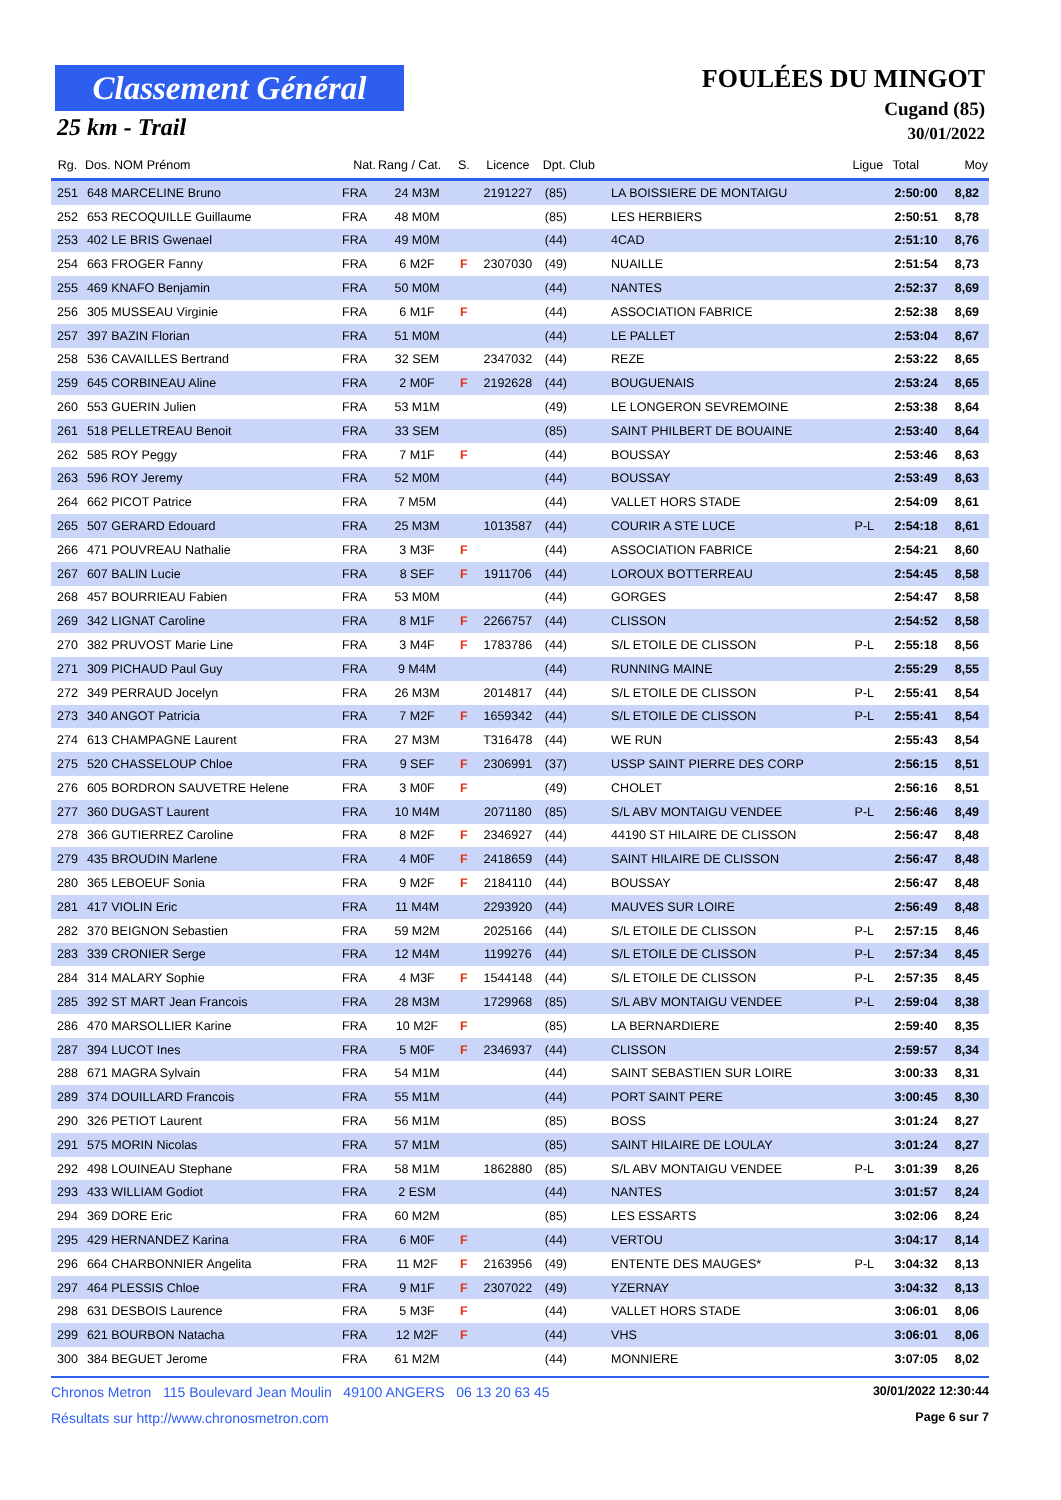Classement Général
25 km - Trail
FOULÉES DU MINGOT
Cugand (85)
30/01/2022
| Rg. | Dos. NOM Prénom | Nat. | Rang / Cat. | S. | Licence | Dpt. Club | | Ligue | Total | Moy |
| --- | --- | --- | --- | --- | --- | --- | --- | --- | --- | --- |
| 251 | 648 MARCELINE Bruno | FRA | 24 M3M | | 2191227 | (85) | LA BOISSIERE DE MONTAIGU | | 2:50:00 | 8,82 |
| 252 | 653 RECOQUILLE Guillaume | FRA | 48 M0M | | | (85) | LES HERBIERS | | 2:50:51 | 8,78 |
| 253 | 402 LE BRIS Gwenael | FRA | 49 M0M | | | (44) | 4CAD | | 2:51:10 | 8,76 |
| 254 | 663 FROGER Fanny | FRA | 6 M2F | F | 2307030 | (49) | NUAILLE | | 2:51:54 | 8,73 |
| 255 | 469 KNAFO Benjamin | FRA | 50 M0M | | | (44) | NANTES | | 2:52:37 | 8,69 |
| 256 | 305 MUSSEAU Virginie | FRA | 6 M1F | F | | (44) | ASSOCIATION FABRICE | | 2:52:38 | 8,69 |
| 257 | 397 BAZIN Florian | FRA | 51 M0M | | | (44) | LE PALLET | | 2:53:04 | 8,67 |
| 258 | 536 CAVAILLES Bertrand | FRA | 32 SEM | | 2347032 | (44) | REZE | | 2:53:22 | 8,65 |
| 259 | 645 CORBINEAU Aline | FRA | 2 M0F | F | 2192628 | (44) | BOUGUENAIS | | 2:53:24 | 8,65 |
| 260 | 553 GUERIN Julien | FRA | 53 M1M | | | (49) | LE LONGERON SEVREMOINE | | 2:53:38 | 8,64 |
| 261 | 518 PELLETREAU Benoit | FRA | 33 SEM | | | (85) | SAINT PHILBERT DE BOUAINE | | 2:53:40 | 8,64 |
| 262 | 585 ROY Peggy | FRA | 7 M1F | F | | (44) | BOUSSAY | | 2:53:46 | 8,63 |
| 263 | 596 ROY Jeremy | FRA | 52 M0M | | | (44) | BOUSSAY | | 2:53:49 | 8,63 |
| 264 | 662 PICOT Patrice | FRA | 7 M5M | | | (44) | VALLET HORS STADE | | 2:54:09 | 8,61 |
| 265 | 507 GERARD Edouard | FRA | 25 M3M | | 1013587 | (44) | COURIR A STE LUCE | P-L | 2:54:18 | 8,61 |
| 266 | 471 POUVREAU Nathalie | FRA | 3 M3F | F | | (44) | ASSOCIATION FABRICE | | 2:54:21 | 8,60 |
| 267 | 607 BALIN Lucie | FRA | 8 SEF | F | 1911706 | (44) | LOROUX BOTTERREAU | | 2:54:45 | 8,58 |
| 268 | 457 BOURRIEAU Fabien | FRA | 53 M0M | | | (44) | GORGES | | 2:54:47 | 8,58 |
| 269 | 342 LIGNAT Caroline | FRA | 8 M1F | F | 2266757 | (44) | CLISSON | | 2:54:52 | 8,58 |
| 270 | 382 PRUVOST Marie Line | FRA | 3 M4F | F | 1783786 | (44) | S/L ETOILE DE CLISSON | P-L | 2:55:18 | 8,56 |
| 271 | 309 PICHAUD Paul Guy | FRA | 9 M4M | | | (44) | RUNNING MAINE | | 2:55:29 | 8,55 |
| 272 | 349 PERRAUD Jocelyn | FRA | 26 M3M | | 2014817 | (44) | S/L ETOILE DE CLISSON | P-L | 2:55:41 | 8,54 |
| 273 | 340 ANGOT Patricia | FRA | 7 M2F | F | 1659342 | (44) | S/L ETOILE DE CLISSON | P-L | 2:55:41 | 8,54 |
| 274 | 613 CHAMPAGNE Laurent | FRA | 27 M3M | | T316478 | (44) | WE RUN | | 2:55:43 | 8,54 |
| 275 | 520 CHASSELOUP Chloe | FRA | 9 SEF | F | 2306991 | (37) | USSP SAINT PIERRE DES CORP | | 2:56:15 | 8,51 |
| 276 | 605 BORDRON SAUVETRE Helene | FRA | 3 M0F | F | | (49) | CHOLET | | 2:56:16 | 8,51 |
| 277 | 360 DUGAST Laurent | FRA | 10 M4M | | 2071180 | (85) | S/L ABV MONTAIGU VENDEE | P-L | 2:56:46 | 8,49 |
| 278 | 366 GUTIERREZ Caroline | FRA | 8 M2F | F | 2346927 | (44) | 44190 ST HILAIRE DE CLISSON | | 2:56:47 | 8,48 |
| 279 | 435 BROUDIN Marlene | FRA | 4 M0F | F | 2418659 | (44) | SAINT HILAIRE DE CLISSON | | 2:56:47 | 8,48 |
| 280 | 365 LEBOEUF Sonia | FRA | 9 M2F | F | 2184110 | (44) | BOUSSAY | | 2:56:47 | 8,48 |
| 281 | 417 VIOLIN Eric | FRA | 11 M4M | | 2293920 | (44) | MAUVES SUR LOIRE | | 2:56:49 | 8,48 |
| 282 | 370 BEIGNON Sebastien | FRA | 59 M2M | | 2025166 | (44) | S/L ETOILE DE CLISSON | P-L | 2:57:15 | 8,46 |
| 283 | 339 CRONIER Serge | FRA | 12 M4M | | 1199276 | (44) | S/L ETOILE DE CLISSON | P-L | 2:57:34 | 8,45 |
| 284 | 314 MALARY Sophie | FRA | 4 M3F | F | 1544148 | (44) | S/L ETOILE DE CLISSON | P-L | 2:57:35 | 8,45 |
| 285 | 392 ST MART Jean Francois | FRA | 28 M3M | | 1729968 | (85) | S/L ABV MONTAIGU VENDEE | P-L | 2:59:04 | 8,38 |
| 286 | 470 MARSOLLIER Karine | FRA | 10 M2F | F | | (85) | LA BERNARDIERE | | 2:59:40 | 8,35 |
| 287 | 394 LUCOT Ines | FRA | 5 M0F | F | 2346937 | (44) | CLISSON | | 2:59:57 | 8,34 |
| 288 | 671 MAGRA Sylvain | FRA | 54 M1M | | | (44) | SAINT SEBASTIEN SUR LOIRE | | 3:00:33 | 8,31 |
| 289 | 374 DOUILLARD Francois | FRA | 55 M1M | | | (44) | PORT SAINT PERE | | 3:00:45 | 8,30 |
| 290 | 326 PETIOT Laurent | FRA | 56 M1M | | | (85) | BOSS | | 3:01:24 | 8,27 |
| 291 | 575 MORIN Nicolas | FRA | 57 M1M | | | (85) | SAINT HILAIRE DE LOULAY | | 3:01:24 | 8,27 |
| 292 | 498 LOUINEAU Stephane | FRA | 58 M1M | | 1862880 | (85) | S/L ABV MONTAIGU VENDEE | P-L | 3:01:39 | 8,26 |
| 293 | 433 WILLIAM Godiot | FRA | 2 ESM | | | (44) | NANTES | | 3:01:57 | 8,24 |
| 294 | 369 DORE Eric | FRA | 60 M2M | | | (85) | LES ESSARTS | | 3:02:06 | 8,24 |
| 295 | 429 HERNANDEZ Karina | FRA | 6 M0F | F | | (44) | VERTOU | | 3:04:17 | 8,14 |
| 296 | 664 CHARBONNIER Angelita | FRA | 11 M2F | F | 2163956 | (49) | ENTENTE DES MAUGES* | P-L | 3:04:32 | 8,13 |
| 297 | 464 PLESSIS Chloe | FRA | 9 M1F | F | 2307022 | (49) | YZERNAY | | 3:04:32 | 8,13 |
| 298 | 631 DESBOIS Laurence | FRA | 5 M3F | F | | (44) | VALLET HORS STADE | | 3:06:01 | 8,06 |
| 299 | 621 BOURBON Natacha | FRA | 12 M2F | F | | (44) | VHS | | 3:06:01 | 8,06 |
| 300 | 384 BEGUET Jerome | FRA | 61 M2M | | | (44) | MONNIERE | | 3:07:05 | 8,02 |
Chronos Metron 115 Boulevard Jean Moulin 49100 ANGERS 06 13 20 63 45 30/01/2022 12:30:44
Résultats sur http://www.chronosmetron.com Page 6 sur 7